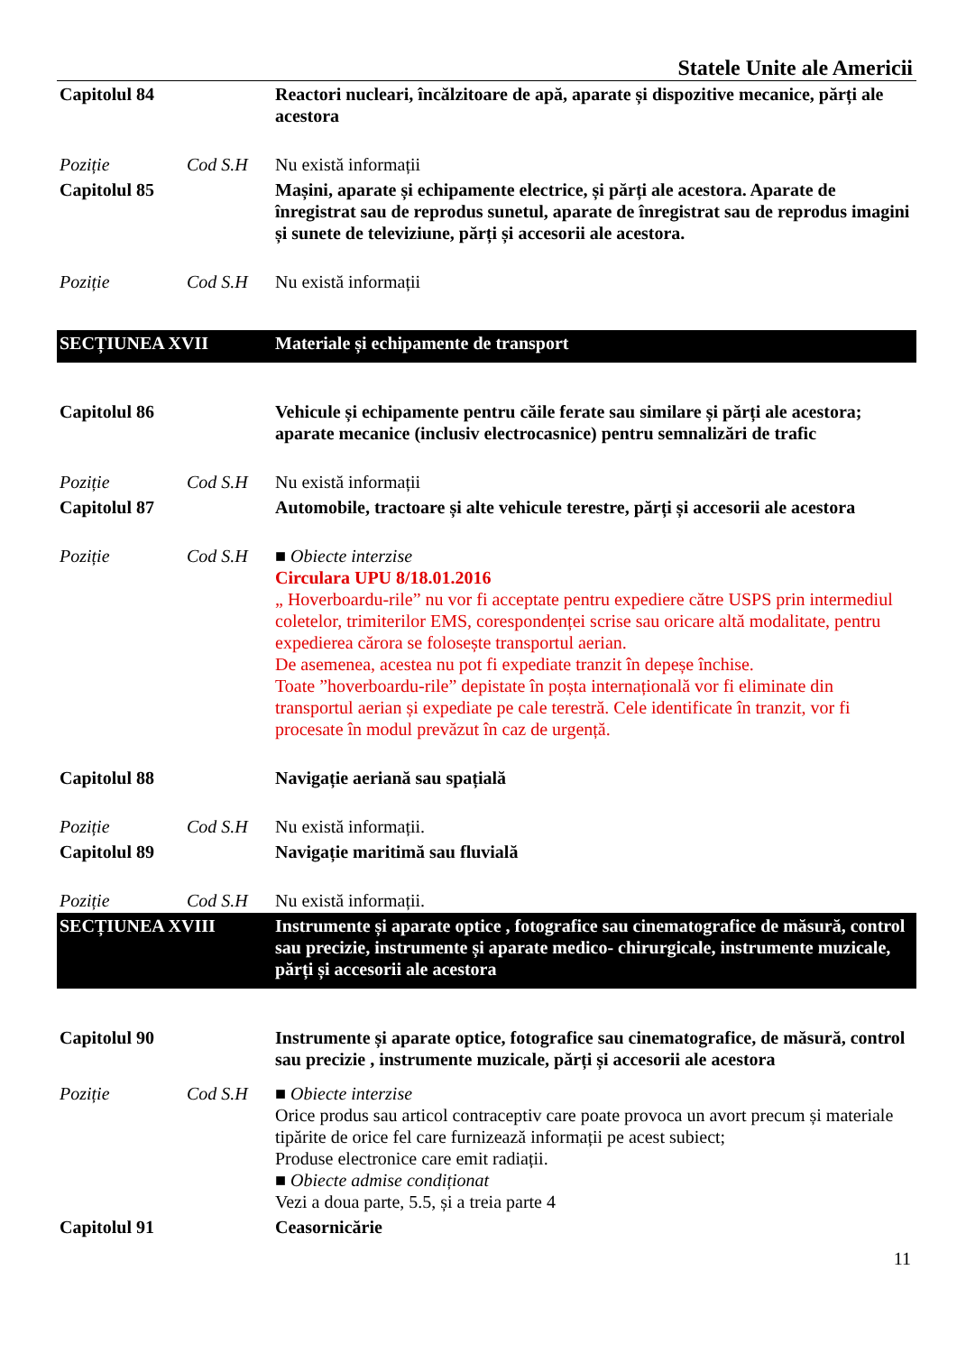Statele Unite ale Americii
| Capitolul 84 | | Reactori nucleari, încălzitoare de apă, aparate și dispozitive mecanice, părți ale acestora |
| Poziție | Cod S.H | Nu există informații |
| Capitolul 85 | | Mașini, aparate și echipamente electrice, și părți ale acestora. Aparate de înregistrat sau de reprodus sunetul, aparate de înregistrat sau de reprodus imagini și sunete de televiziune, părți și accesorii ale acestora. |
| Poziție | Cod S.H | Nu există informații |
| SECȚIUNEA XVII | | Materiale și echipamente de transport |
| Capitolul 86 | | Vehicule și echipamente pentru căile ferate sau similare și părți ale acestora; aparate mecanice (inclusiv electrocasnice) pentru semnalizări de trafic |
| Poziție | Cod S.H | Nu există informații |
| Capitolul 87 | | Automobile, tractoare și alte vehicule terestre, părți și accesorii ale acestora |
| Poziție | Cod S.H | ■ Obiecte interzise Circulara UPU 8/18.01.2016 „ Hoverboardu-rile” nu vor fi acceptate pentru expediere către USPS prin intermediul coletelor, trimiterilor EMS, corespondenței scrise sau oricare altă modalitate, pentru expedierea cărora se folosește transportul aerian. De asemenea, acestea nu pot fi expediate tranzit în depeșe închise. Toate ”hoverboardu-rile” depistate în poșta internațională vor fi eliminate din transportul aerian și expediate pe cale terestră. Cele identificate în tranzit, vor fi procesate în modul prevăzut în caz de urgență. |
| Capitolul 88 | | Navigație aeriană sau spațială |
| Poziție | Cod S.H | Nu există informații. |
| Capitolul 89 | | Navigație maritimă sau fluvială |
| Poziție | Cod S.H | Nu există informații. |
| SECȚIUNEA XVIII | | Instrumente și aparate optice , fotografice sau cinematografice de măsură, control sau precizie, instrumente și aparate medico- chirurgicale, instrumente muzicale, părți și accesorii ale acestora |
| Capitolul 90 | | Instrumente și aparate optice, fotografice sau cinematografice, de măsură, control sau precizie , instrumente muzicale, părți și accesorii ale acestora |
| Poziție | Cod S.H | ■ Obiecte interzise Orice produs sau articol contraceptiv care poate provoca un avort precum și materiale tipărite de orice fel care furnizează informații pe acest subiect; Produse electronice care emit radiații. ■ Obiecte admise condiționat Vezi a doua parte, 5.5, și a treia parte 4 |
| Capitolul 91 | | Ceasornicărie |
11